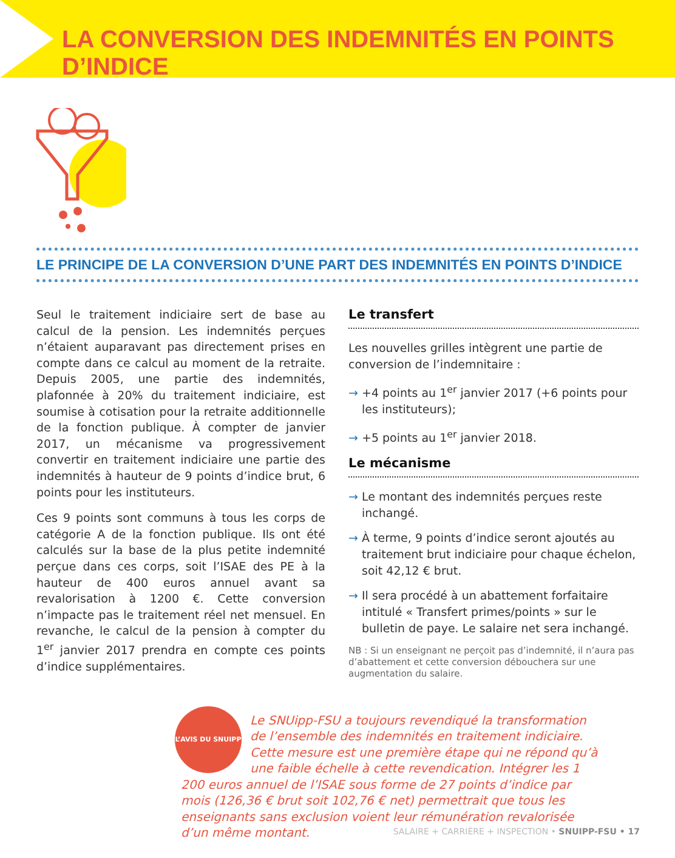LA CONVERSION DES INDEMNITÉS EN POINTS D’INDICE
LE PRINCIPE DE LA CONVERSION D’UNE PART DES INDEMNITÉS EN POINTS D’INDICE
Seul le traitement indiciaire sert de base au calcul de la pension. Les indemnités perçues n’étaient auparavant pas directement prises en compte dans ce calcul au moment de la retraite. Depuis 2005, une partie des indemnités, plafonnée à 20% du traitement indiciaire, est soumise à cotisation pour la retraite additionnelle de la fonction publique. À compter de janvier 2017, un mécanisme va progressivement convertir en traitement indiciaire une partie des indemnités à hauteur de 9 points d’indice brut, 6 points pour les instituteurs.
Ces 9 points sont communs à tous les corps de catégorie A de la fonction publique. Ils ont été calculés sur la base de la plus petite indemnité perçue dans ces corps, soit l’ISAE des PE à la hauteur de 400 euros annuel avant sa revalorisation à 1200 €. Cette conversion n’impacte pas le traitement réel net mensuel. En revanche, le calcul de la pension à compter du 1<sup>er</sup> janvier 2017 prendra en compte ces points d’indice supplémentaires.
Le transfert
Les nouvelles grilles intègrent une partie de conversion de l’indemnitaire :
→ +4 points au 1<sup>er</sup> janvier 2017 (+6 points pour les instituteurs);
→ +5 points au 1<sup>er</sup> janvier 2018.
Le mécanisme
→ Le montant des indemnités perçues reste inchangé.
→ À terme, 9 points d’indice seront ajoutés au traitement brut indiciaire pour chaque échelon, soit 42,12 € brut.
→ Il sera procédé à un abattement forfaitaire intitulé « Transfert primes/points » sur le bulletin de paye. Le salaire net sera inchangé.
NB : Si un enseignant ne perçoit pas d’indemnité, il n’aura pas d’abattement et cette conversion débouchera sur une augmentation du salaire.
L’AVIS DU SNUIPP
Le SNUipp-FSU a toujours revendiqué la transformation de l’ensemble des indemnités en traitement indiciaire. Cette mesure est une première étape qui ne répond qu’à une faible échelle à cette revendication. Intégrer les 1 200 euros annuel de l’ISAE sous forme de 27 points d’indice par mois (126,36 € brut soit 102,76 € net) permettrait que tous les enseignants sans exclusion voient leur rémunération revalorisée d’un même montant.
SALAIRE + CARRIÈRE + INSPECTION • SNUIPP-FSU • 17